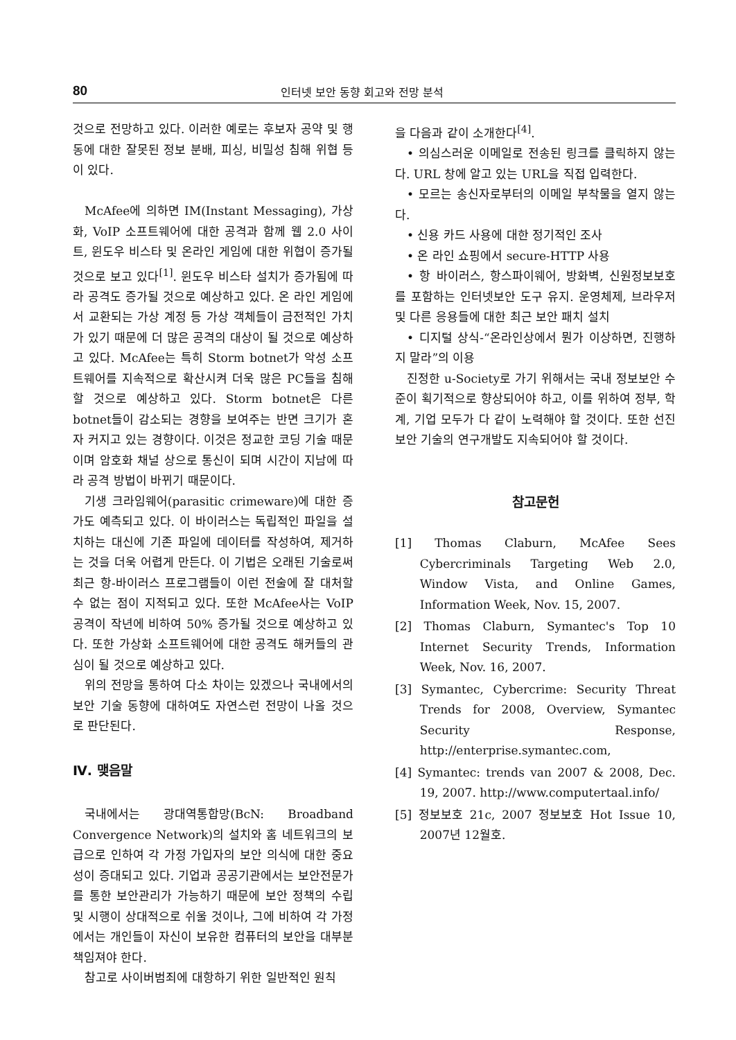80 인터넷 보안 동향 회고와 전망 분석
것으로 전망하고 있다. 이러한 예로는 후보자 공약 및 행동에 대한 잘못된 정보 분배, 피싱, 비밀성 침해 위협 등이 있다.
McAfee에 의하면 IM(Instant Messaging), 가상화, VoIP 소프트웨어에 대한 공격과 함께 웹 2.0 사이트, 윈도우 비스타 및 온라인 게임에 대한 위협이 증가될 것으로 보고 있다<sup>[1]</sup>. 윈도우 비스타 설치가 증가됨에 따라 공격도 증가될 것으로 예상하고 있다. 온 라인 게임에서 교환되는 가상 계정 등 가상 객체들이 금전적인 가치가 있기 때문에 더 많은 공격의 대상이 될 것으로 예상하고 있다. McAfee는 특히 Storm botnet가 악성 소프트웨어를 지속적으로 확산시켜 더욱 많은 PC들을 침해할 것으로 예상하고 있다. Storm botnet은 다른 botnet들이 감소되는 경향을 보여주는 반면 크기가 혼자 커지고 있는 경향이다. 이것은 정교한 코딩 기술 때문이며 암호화 채널 상으로 통신이 되며 시간이 지남에 따라 공격 방법이 바뀌기 때문이다.
기생 크라임웨어(parasitic crimeware)에 대한 증가도 예측되고 있다. 이 바이러스는 독립적인 파일을 설치하는 대신에 기존 파일에 데이터를 작성하여, 제거하는 것을 더욱 어렵게 만든다. 이 기법은 오래된 기술로써 최근 항-바이러스 프로그램들이 이런 전술에 잘 대처할 수 없는 점이 지적되고 있다. 또한 McAfee사는 VoIP 공격이 작년에 비하여 50% 증가될 것으로 예상하고 있다. 또한 가상화 소프트웨어에 대한 공격도 해커들의 관심이 될 것으로 예상하고 있다.
위의 전망을 통하여 다소 차이는 있겠으나 국내에서의 보안 기술 동향에 대하여도 자연스런 전망이 나올 것으로 판단된다.
Ⅳ. 맺음말
국내에서는 광대역통합망(BcN: Broadband Convergence Network)의 설치와 홈 네트워크의 보급으로 인하여 각 가정 가입자의 보안 의식에 대한 중요성이 증대되고 있다. 기업과 공공기관에서는 보안전문가를 통한 보안관리가 가능하기 때문에 보안 정책의 수립 및 시행이 상대적으로 쉬울 것이나, 그에 비하여 각 가정에서는 개인들이 자신이 보유한 컴퓨터의 보안을 대부분 책임져야 한다.
참고로 사이버범죄에 대항하기 위한 일반적인 원칙
을 다음과 같이 소개한다<sup>[4]</sup>.
• 의심스러운 이메일로 전송된 링크를 클릭하지 않는다. URL 창에 알고 있는 URL을 직접 입력한다.
• 모르는 송신자로부터의 이메일 부착물을 열지 않는다.
• 신용 카드 사용에 대한 정기적인 조사
• 온 라인 쇼핑에서 secure-HTTP 사용
• 항 바이러스, 항스파이웨어, 방화벽, 신원정보보호를 포함하는 인터넷보안 도구 유지. 운영체제, 브라우저 및 다른 응용들에 대한 최근 보안 패치 설치
• 디지털 상식-“온라인상에서 뭔가 이상하면, 진행하지 말라”의 이용
진정한 u-Society로 가기 위해서는 국내 정보보안 수준이 획기적으로 향상되어야 하고, 이를 위하여 정부, 학계, 기업 모두가 다 같이 노력해야 할 것이다. 또한 선진 보안 기술의 연구개발도 지속되어야 할 것이다.
참고문헌
[1] Thomas Claburn, McAfee Sees Cybercriminals Targeting Web 2.0, Window Vista, and Online Games, Information Week, Nov. 15, 2007.
[2] Thomas Claburn, Symantec's Top 10 Internet Security Trends, Information Week, Nov. 16, 2007.
[3] Symantec, Cybercrime: Security Threat Trends for 2008, Overview, Symantec Security Response, http://enterprise.symantec.com,
[4] Symantec: trends van 2007 & 2008, Dec. 19, 2007. http://www.computertaal.info/
[5] 정보보호 21c, 2007 정보보호 Hot Issue 10, 2007년 12월호.